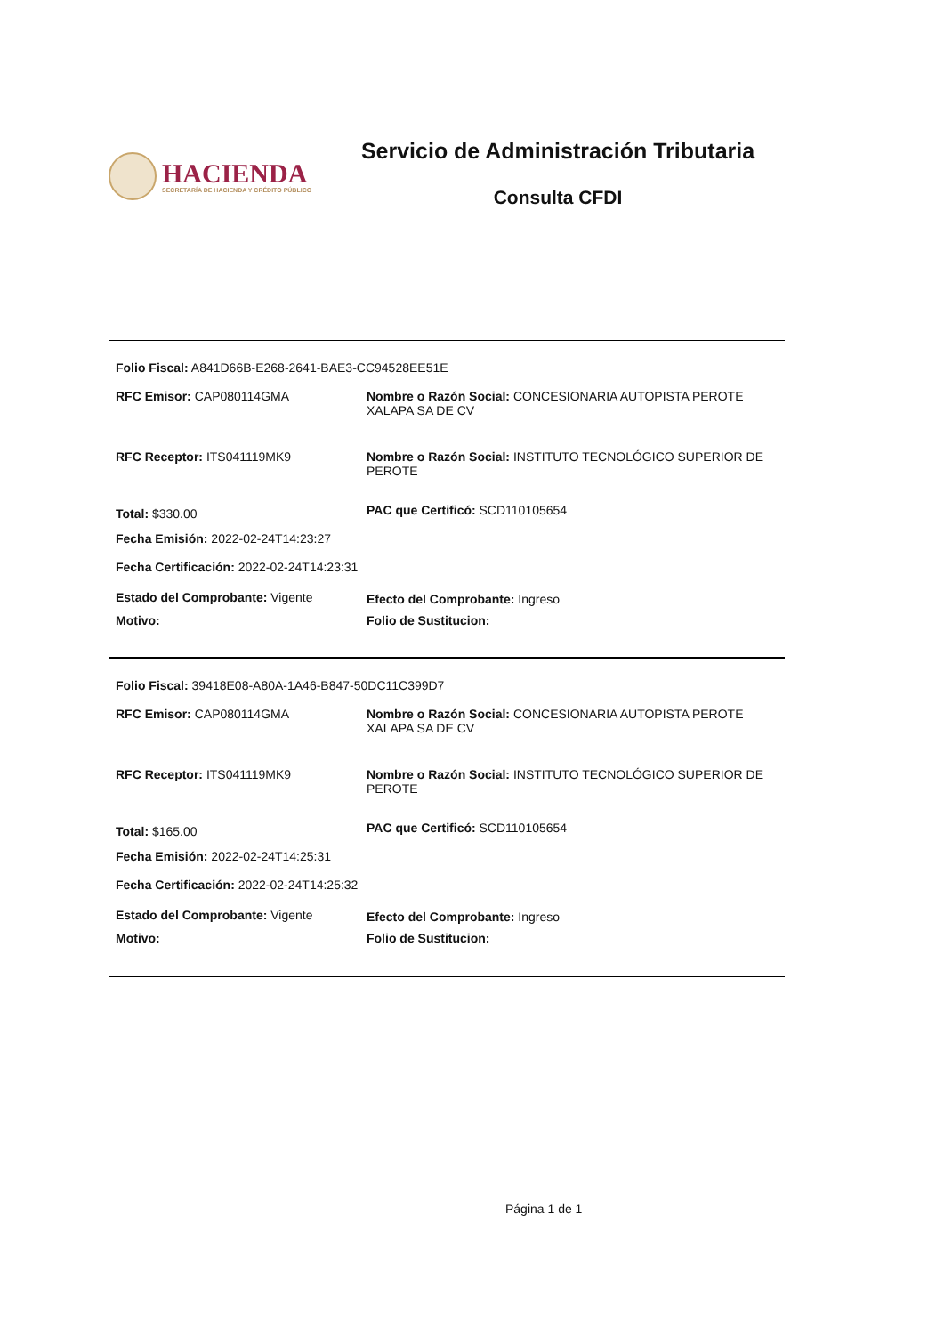HACIENDA
SECRETARÍA DE HACIENDA Y CRÉDITO PÚBLICO
Servicio de Administración Tributaria
Consulta CFDI
Folio Fiscal: A841D66B-E268-2641-BAE3-CC94528EE51E
RFC Emisor: CAP080114GMA Nombre o Razón Social: CONCESIONARIA AUTOPISTA PEROTE XALAPA SA DE CV
RFC Receptor: ITS041119MK9 Nombre o Razón Social: INSTITUTO TECNOLÓGICO SUPERIOR DE PEROTE
Total: $330.00
PAC que Certificó: SCD110105654
Fecha Emisión: 2022-02-24T14:23:27
Fecha Certificación: 2022-02-24T14:23:31
Estado del Comprobante: Vigente Efecto del Comprobante: Ingreso
Motivo: Folio de Sustitucion:
Folio Fiscal: 39418E08-A80A-1A46-B847-50DC11C399D7
RFC Emisor: CAP080114GMA Nombre o Razón Social: CONCESIONARIA AUTOPISTA PEROTE XALAPA SA DE CV
RFC Receptor: ITS041119MK9 Nombre o Razón Social: INSTITUTO TECNOLÓGICO SUPERIOR DE PEROTE
Total: $165.00
PAC que Certificó: SCD110105654
Fecha Emisión: 2022-02-24T14:25:31
Fecha Certificación: 2022-02-24T14:25:32
Estado del Comprobante: Vigente Efecto del Comprobante: Ingreso
Motivo: Folio de Sustitucion:
Página 1 de 1